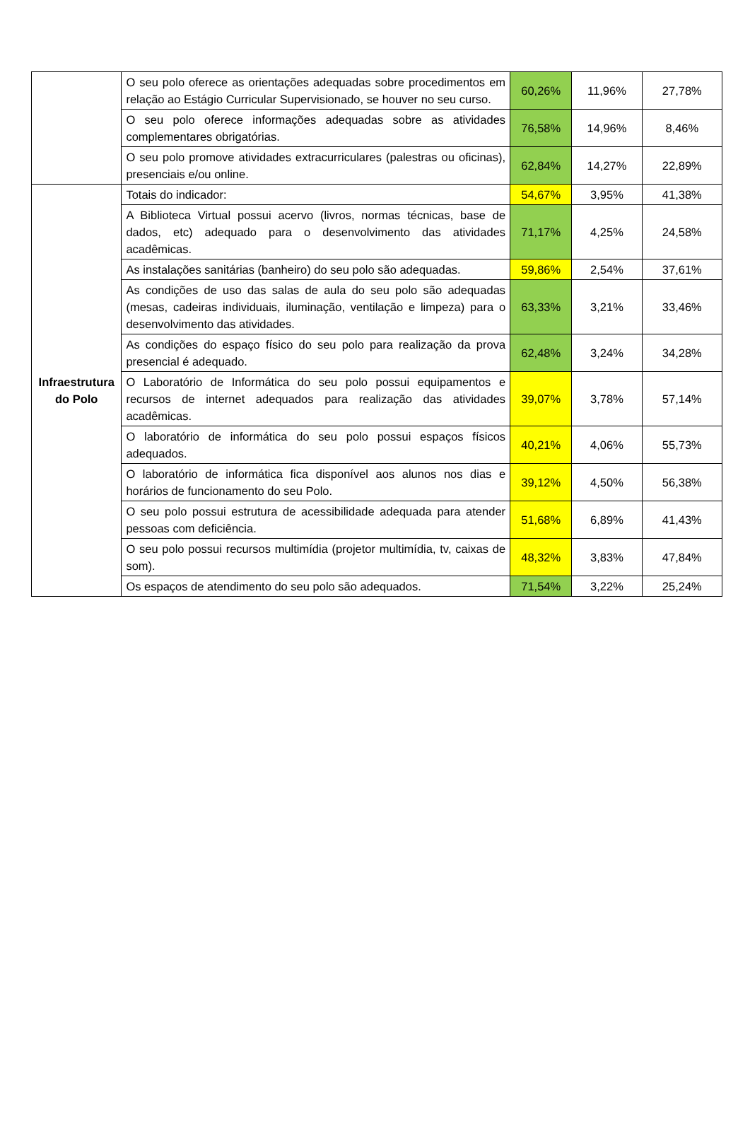| | O seu polo oferece as orientações adequadas sobre procedimentos em relação ao Estágio Curricular Supervisionado, se houver no seu curso. | 60,26% | 11,96% | 27,78% |
| | O seu polo oferece informações adequadas sobre as atividades complementares obrigatórias. | 76,58% | 14,96% | 8,46% |
| | O seu polo promove atividades extracurriculares (palestras ou oficinas), presenciais e/ou online. | 62,84% | 14,27% | 22,89% |
| Infraestrutura do Polo | Totais do indicador: | 54,67% | 3,95% | 41,38% |
| | A Biblioteca Virtual possui acervo (livros, normas técnicas, base de dados, etc) adequado para o desenvolvimento das atividades acadêmicas. | 71,17% | 4,25% | 24,58% |
| | As instalações sanitárias (banheiro) do seu polo são adequadas. | 59,86% | 2,54% | 37,61% |
| | As condições de uso das salas de aula do seu polo são adequadas (mesas, cadeiras individuais, iluminação, ventilação e limpeza) para o desenvolvimento das atividades. | 63,33% | 3,21% | 33,46% |
| | As condições do espaço físico do seu polo para realização da prova presencial é adequado. | 62,48% | 3,24% | 34,28% |
| | O Laboratório de Informática do seu polo possui equipamentos e recursos de internet adequados para realização das atividades acadêmicas. | 39,07% | 3,78% | 57,14% |
| | O laboratório de informática do seu polo possui espaços físicos adequados. | 40,21% | 4,06% | 55,73% |
| | O laboratório de informática fica disponível aos alunos nos dias e horários de funcionamento do seu Polo. | 39,12% | 4,50% | 56,38% |
| | O seu polo possui estrutura de acessibilidade adequada para atender pessoas com deficiência. | 51,68% | 6,89% | 41,43% |
| | O seu polo possui recursos multimídia (projetor multimídia, tv, caixas de som). | 48,32% | 3,83% | 47,84% |
| | Os espaços de atendimento do seu polo são adequados. | 71,54% | 3,22% | 25,24% |